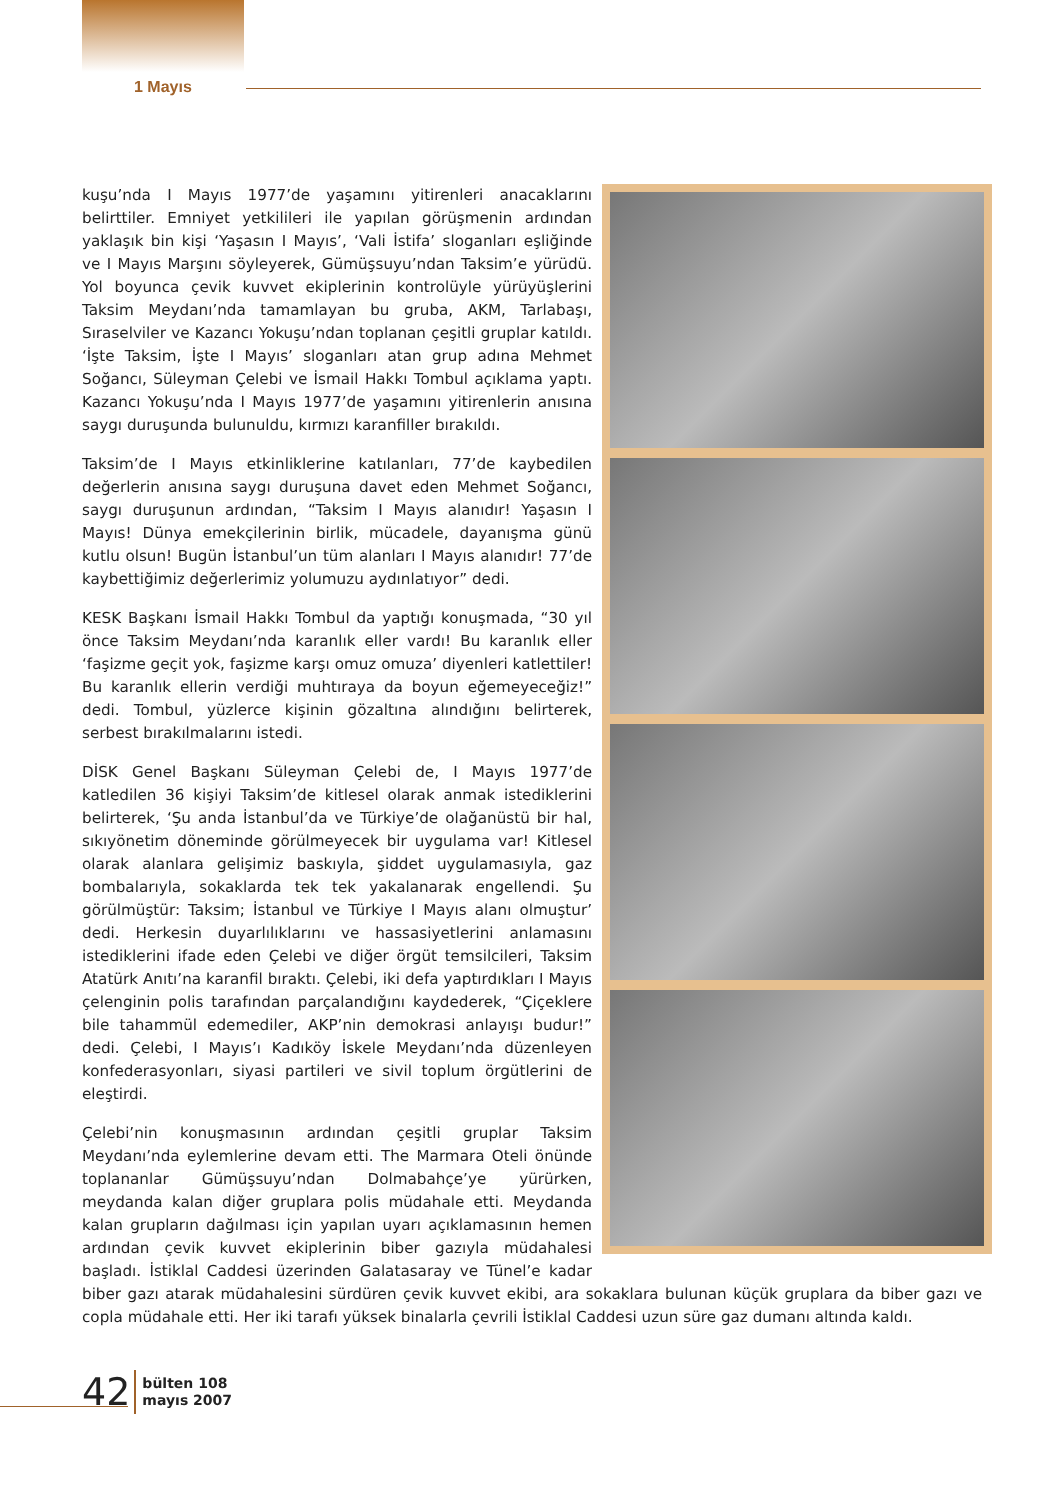1 Mayıs
kuşu’nda I Mayıs 1977’de yaşamını yitirenleri anacaklarını belirttiler. Emniyet yetkilileri ile yapılan görüşmenin ardından yaklaşık bin kişi ‘Yaşasın I Mayıs’, ‘Vali İstifa’ sloganları eşliğinde ve I Mayıs Marşını söyleyerek, Gümüşsuyu’ndan Taksim’e yürüdü. Yol boyunca çevik kuvvet ekiplerinin kontrolüyle yürüyüşlerini Taksim Meydanı’nda tamamlayan bu gruba, AKM, Tarlabaşı, Sıraselviler ve Kazancı Yokuşu’ndan toplanan çeşitli gruplar katıldı. ‘İşte Taksim, İşte I Mayıs’ sloganları atan grup adına Mehmet Soğancı, Süleyman Çelebi ve İsmail Hakkı Tombul açıklama yaptı. Kazancı Yokuşu’nda I Mayıs 1977’de yaşamını yitirenlerin anısına saygı duruşunda bulunuldu, kırmızı karanfiller bırakıldı.
Taksim’de I Mayıs etkinliklerine katılanları, 77’de kaybedilen değerlerin anısına saygı duruşuna davet eden Mehmet Soğancı, saygı duruşunun ardından, “Taksim I Mayıs alanıdır! Yaşasın I Mayıs! Dünya emekçilerinin birlik, mücadele, dayanışma günü kutlu olsun! Bugün İstanbul’un tüm alanları I Mayıs alanıdır! 77’de kaybettiğimiz değerlerimiz yolumuzu aydınlatıyor” dedi.
KESK Başkanı İsmail Hakkı Tombul da yaptığı konuşmada, “30 yıl önce Taksim Meydanı’nda karanlık eller vardı! Bu karanlık eller ‘faşizme geçit yok, faşizme karşı omuz omuza’ diyenleri katlettiler! Bu karanlık ellerin verdiği muhtıraya da boyun eğemeyeceğiz!” dedi. Tombul, yüzlerce kişinin gözaltına alındığını belirterek, serbest bırakılmalarını istedi.
DİSK Genel Başkanı Süleyman Çelebi de, I Mayıs 1977’de katledilen 36 kişiyi Taksim’de kitlesel olarak anmak istediklerini belirterek, ‘Şu anda İstanbul’da ve Türkiye’de olağanüstü bir hal, sıkıyönetim döneminde görülmeyecek bir uygulama var! Kitlesel olarak alanlara gelişimiz baskıyla, şiddet uygulamasıyla, gaz bombalarıyla, sokaklarda tek tek yakalanarak engellendi. Şu görülmüştür: Taksim; İstanbul ve Türkiye I Mayıs alanı olmuştur’ dedi. Herkesin duyarlılıklarını ve hassasiyetlerini anlamasını istediklerini ifade eden Çelebi ve diğer örgüt temsilcileri, Taksim Atatürk Anıtı’na karanfil bıraktı. Çelebi, iki defa yaptırdıkları I Mayıs çelenginin polis tarafından parçalandığını kaydederek, “Çiçeklere bile tahammül edemediler, AKP’nin demokrasi anlayışı budur!” dedi. Çelebi, I Mayıs’ı Kadıköy İskele Meydanı’nda düzenleyen konfederasyonları, siyasi partileri ve sivil toplum örgütlerini de eleştirdi.
Çelebi’nin konuşmasının ardından çeşitli gruplar Taksim Meydanı’nda eylemlerine devam etti. The Marmara Oteli önünde toplananlar Gümüşsuyu’ndan Dolmabahçe’ye yürürken, meydanda kalan diğer gruplara polis müdahale etti. Meydanda kalan grupların dağılması için yapılan uyarı açıklamasının hemen ardından çevik kuvvet ekiplerinin biber gazıyla müdahalesi başladı. İstiklal Caddesi üzerinden Galatasaray ve Tünel’e kadar biber gazı atarak müdahalesini sürdüren çevik kuvvet ekibi, ara sokaklara bulunan küçük gruplara da biber gazı ve copla müdahale etti. Her iki tarafı yüksek binalarla çevrili İstiklal Caddesi uzun süre gaz dumanı altında kaldı.
42 bülten 108
mayıs 2007